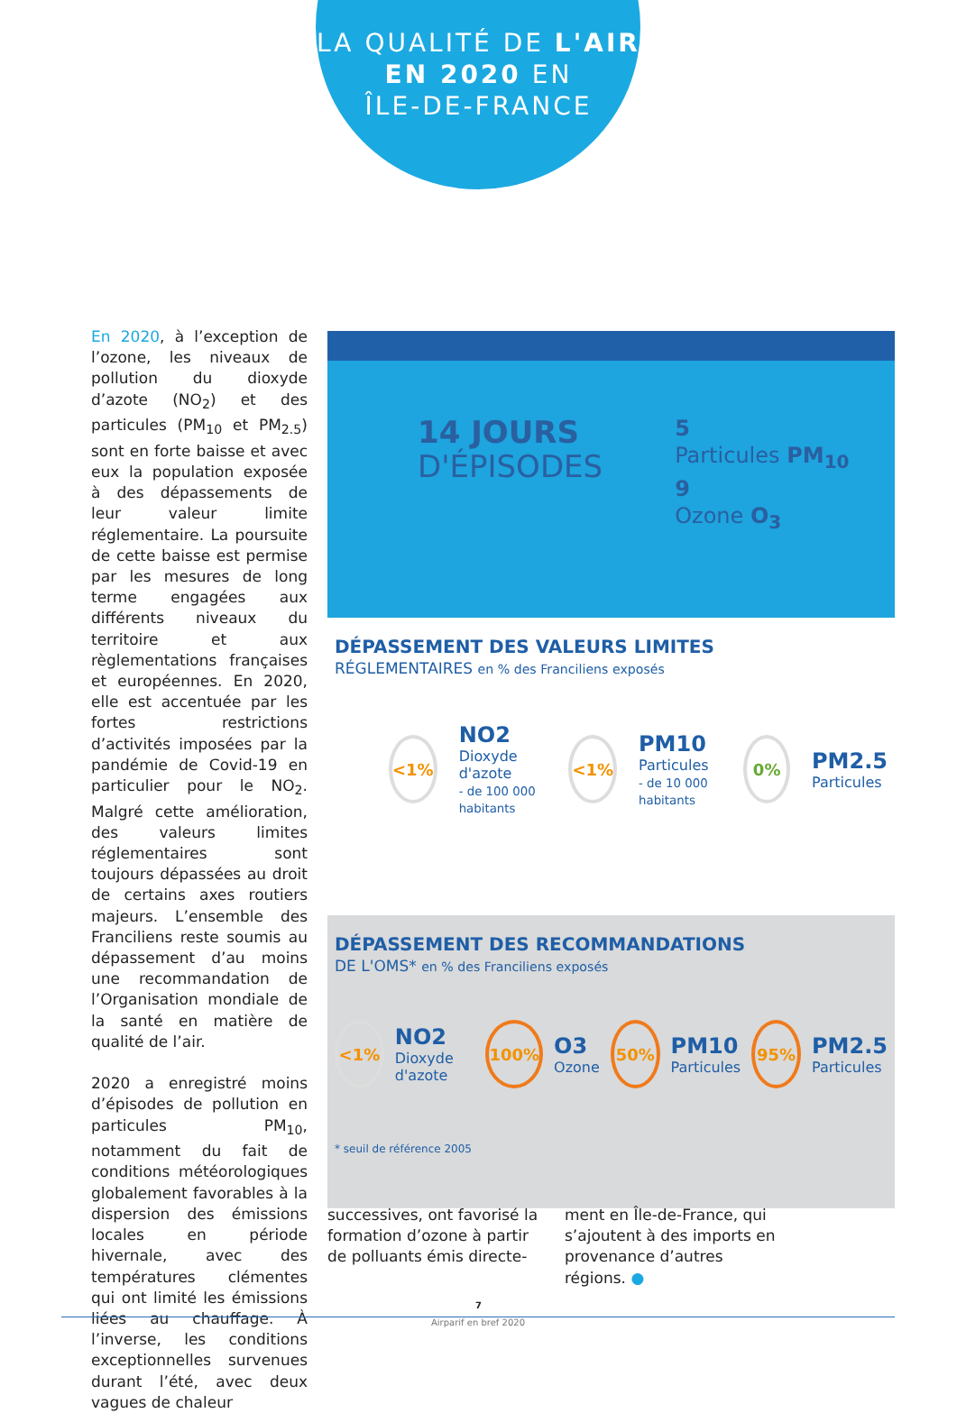LA QUALITÉ DE L'AIR
EN 2020 EN
ÎLE-DE-FRANCE
En 2020, à l’exception de l’ozone, les niveaux de pollution du dioxyde d’azote (NO<sub>2</sub>) et des particules (PM<sub>10</sub> et PM<sub>2.5</sub>) sont en forte baisse et avec eux la population exposée à des dépassements de leur valeur limite réglementaire. La poursuite de cette baisse est permise par les mesures de long terme engagées aux différents niveaux du territoire et aux règlementations françaises et européennes. En 2020, elle est accentuée par les fortes restrictions d’activités imposées par la pandémie de Covid-19 en particulier pour le NO<sub>2</sub>. Malgré cette amélioration, des valeurs limites réglementaires sont toujours dépassées au droit de certains axes routiers majeurs. L’ensemble des Franciliens reste soumis au dépassement d’au moins une recommandation de l’Organisation mondiale de la santé en matière de qualité de l’air.
2020 a enregistré moins d’épisodes de pollution en particules PM<sub>10</sub>, notamment du fait de conditions météorologiques globalement favorables à la dispersion des émissions locales en période hivernale, avec des températures clémentes qui ont limité les émissions liées au chauffage. À l’inverse, les conditions exceptionnelles survenues durant l’été, avec deux vagues de chaleur
14 JOURS
D'ÉPISODES
5
Particules PM<sub>10</sub>
9
Ozone O<sub>3</sub>
DÉPASSEMENT DES VALEURS LIMITES
RÉGLEMENTAIRES en % des Franciliens exposés
<1%
NO2
Dioxyde d'azote
- de 100 000 habitants
<1%
PM10
Particules
- de 10 000 habitants
0%
PM2.5
Particules
DÉPASSEMENT DES RECOMMANDATIONS
DE L'OMS* en % des Franciliens exposés
<1%
NO2
Dioxyde d'azote
100%
O3
Ozone
50%
PM10
Particules
95%
PM2.5
Particules
* seuil de référence 2005
successives, ont favorisé la formation d’ozone à partir de polluants émis directe-
ment en Île-de-France, qui s’ajoutent à des imports en provenance d’autres régions. ●
7
Airparif en bref 2020